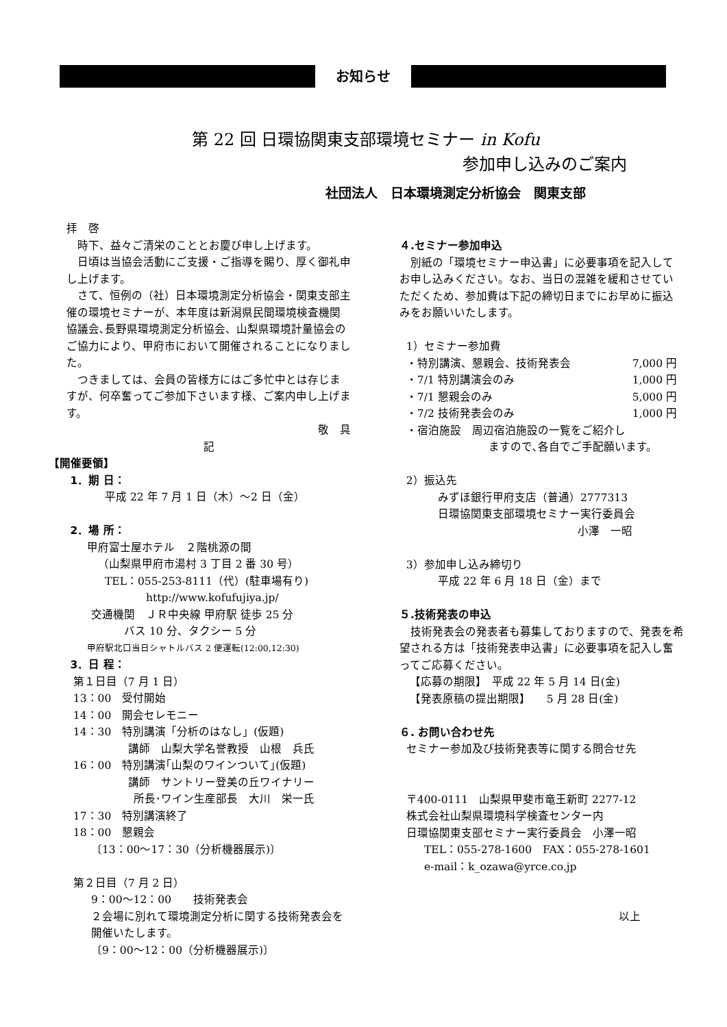お知らせ
第 22 回 日環協関東支部環境セミナー in Kofu
参加申し込みのご案内
社団法人　日本環境測定分析協会　関東支部
拝　啓
　時下、益々ご清栄のこととお慶び申し上げます。
　日頃は当協会活動にご支援・ご指導を賜り、厚く御礼申し上げます。
　さて、恒例の（社）日本環境測定分析協会・関東支部主催の環境セミナーが、本年度は新潟県民間環境検査機関協議会､長野県環境測定分析協会、山梨県環境計量協会のご協力により、甲府市において開催されることになりました。
　つきましては、会員の皆様方にはご多忙中とは存じますが、何卒奮ってご参加下さいます様、ご案内申し上げます。
敬　具
記
【開催要領】
1．期 日：
平成 22 年 7 月 1 日（木）～2 日（金）
2．場 所：
甲府富士屋ホテル　２階桃源の間
（山梨県甲府市湯村 3 丁目 2 番 30 号）
TEL：055-253-8111（代）(駐車場有り)
http://www.kofufujiya.jp/
交通機関　ＪＲ中央線 甲府駅 徒歩 25 分
バス 10 分、タクシー 5 分
甲府駅北口当日シャトルバス 2 便運転(12:00,12:30)
3．日 程：
第１日目（7 月 1 日）
13：00　受付開始
14：00　開会セレモニー
14：30　特別講演「分析のはなし」(仮題)
講師　山梨大学名誉教授　山根　兵氏
16：00　特別講演｢山梨のワインついて｣(仮題)
講師　サントリー登美の丘ワイナリー
所長･ワイン生産部長　大川　栄一氏
17：30　特別講演終了
18：00　懇親会
〔13：00～17：30（分析機器展示)〕
第２日目（7 月 2 日）
9：00～12：00　　技術発表会
２会場に別れて環境測定分析に関する技術発表会を開催いたします。
〔9：00～12：00（分析機器展示)〕
４.セミナー参加申込
　別紙の「環境セミナー申込書」に必要事項を記入してお申し込みください。なお、当日の混雑を緩和させていただくため、参加費は下記の締切日までにお早めに振込みをお願いいたします。
1）セミナー参加費
・特別講演、懇親会、技術発表会 7,000 円
・7/1 特別講演会のみ 1,000 円
・7/1 懇親会のみ 5,000 円
・7/2 技術発表会のみ 1,000 円
・宿泊施設　周辺宿泊施設の一覧をご紹介し
ますので､各自でご手配願います。
2）振込先
みずほ銀行甲府支店（普通）2777313
日環協関東支部環境セミナー実行委員会
小澤　一昭
3）参加申し込み締切り
平成 22 年 6 月 18 日（金）まで
５.技術発表の申込
　技術発表会の発表者も募集しておりますので、発表を希望される方は「技術発表申込書」に必要事項を記入し奮ってご応募ください。
【応募の期限】　平成 22 年 5 月 14 日(金)
【発表原稿の提出期限】　　5 月 28 日(金)
６. お問い合わせ先
セミナー参加及び技術発表等に関する問合せ先
〒400-0111　山梨県甲斐市竜王新町 2277-12
株式会社山梨県環境科学検査センター内
日環協関東支部セミナー実行委員会　小澤一昭
TEL：055-278-1600　FAX：055-278-1601
e-mail：k_ozawa@yrce.co.jp
以上